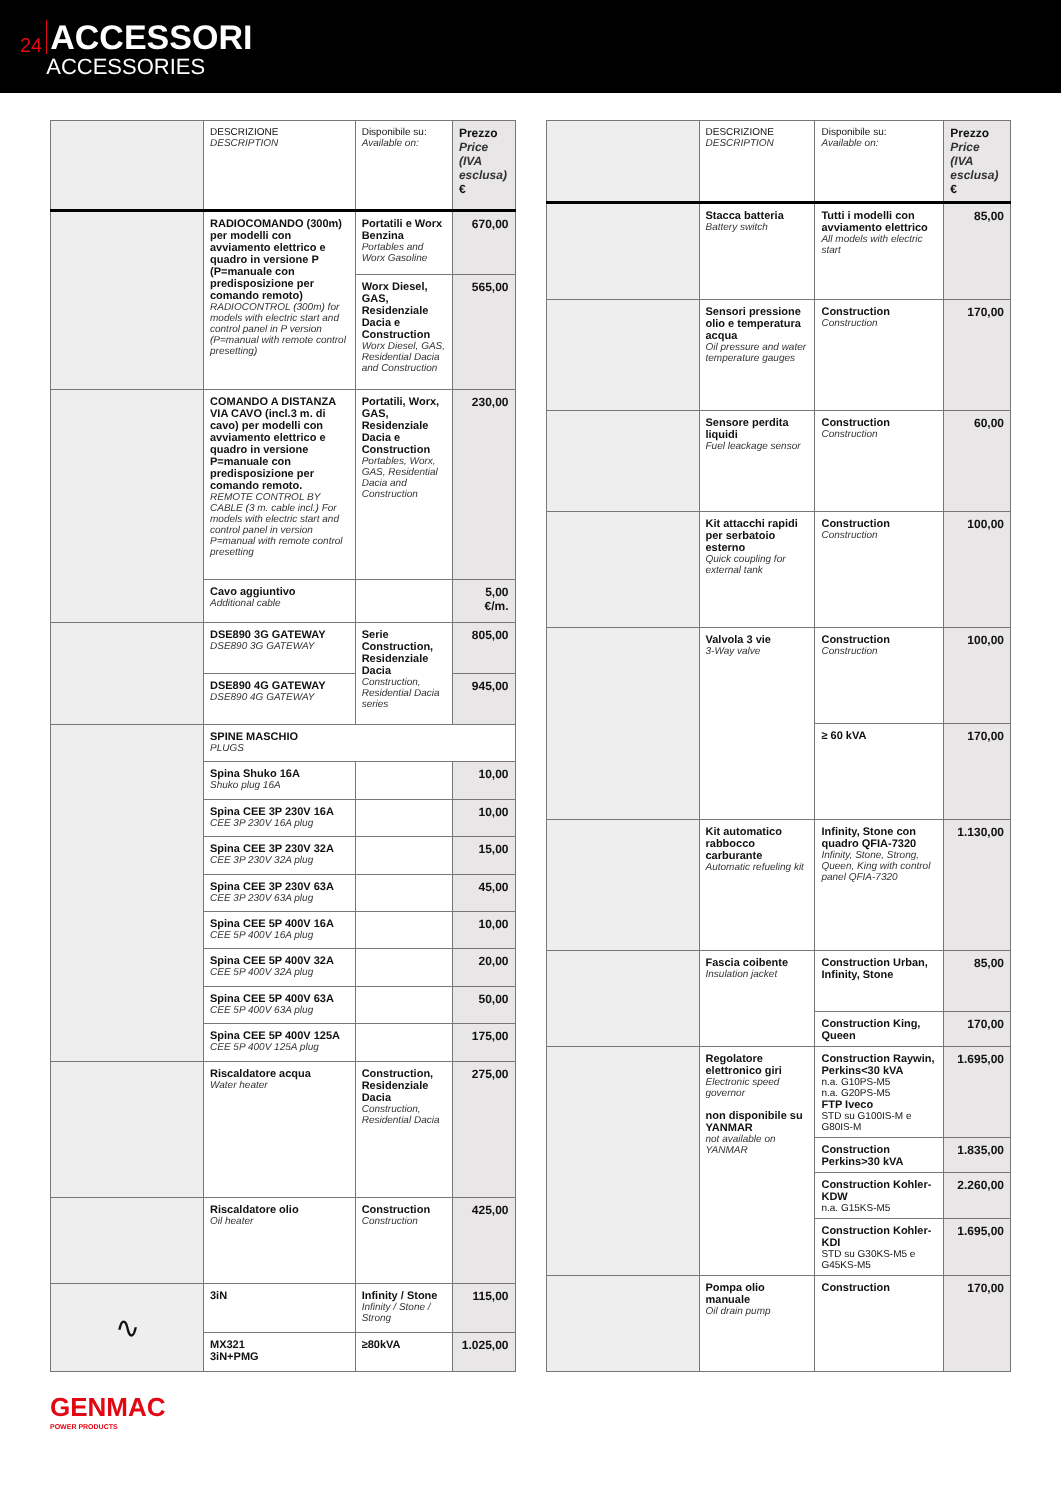24
ACCESSORI
ACCESSORIES
| | DESCRIZIONE DESCRIPTION | Disponibile su: Available on: | Prezzo Price (IVA esclusa) € |
| --- | --- | --- | --- |
| | RADIOCOMANDO (300m) per modelli con avviamento elettrico e quadro in versione P (P=manuale con predisposizione per comando remoto) RADIOCONTROL (300m) for models with electric start and control panel in P version (P=manual with remote control presetting) | Portatili e Worx Benzina Portables and Worx Gasoline | 670,00 |
| | | Worx Diesel, GAS, Residenziale Dacia e Construction Worx Diesel, GAS, Residential Dacia and Construction | 565,00 |
| | COMANDO A DISTANZA VIA CAVO (incl.3 m. di cavo) per modelli con avviamento elettrico e quadro in versione P=manuale con predisposizione per comando remoto. REMOTE CONTROL BY CABLE (3 m. cable incl.) For models with electric start and control panel in version P=manual with remote control presetting | Portatili, Worx, GAS, Residenziale Dacia e Construction Portables, Worx, GAS, Residential Dacia and Construction | 230,00 |
| | Cavo aggiuntivo Additional cable | | 5,00 €/m. |
| | DSE890 3G GATEWAY DSE890 3G GATEWAY | Serie Construction, Residenziale Dacia Construction, Residential Dacia series | 805,00 |
| | DSE890 4G GATEWAY DSE890 4G GATEWAY | | 945,00 |
| | SPINE MASCHIO PLUGS | | |
| | Spina Shuko 16A Shuko plug 16A | | 10,00 |
| | Spina CEE 3P 230V 16A CEE 3P 230V 16A plug | | 10,00 |
| | Spina CEE 3P 230V 32A CEE 3P 230V 32A plug | | 15,00 |
| | Spina CEE 3P 230V 63A CEE 3P 230V 63A plug | | 45,00 |
| | Spina CEE 5P 400V 16A CEE 5P 400V 16A plug | | 10,00 |
| | Spina CEE 5P 400V 32A CEE 5P 400V 32A plug | | 20,00 |
| | Spina CEE 5P 400V 63A CEE 5P 400V 63A plug | | 50,00 |
| | Spina CEE 5P 400V 125A CEE 5P 400V 125A plug | | 175,00 |
| | Riscaldatore acqua Water heater | Construction, Residenziale Dacia Construction, Residential Dacia | 275,00 |
| | Riscaldatore olio Oil heater | Construction Construction | 425,00 |
| ∿ | 3iN | Infinity / Stone Infinity / Stone / Strong | 115,00 |
| | MX321 3iN+PMG | ≥80kVA | 1.025,00 |
| | DESCRIZIONE DESCRIPTION | Disponibile su: Available on: | Prezzo Price (IVA esclusa) € |
| --- | --- | --- | --- |
| | Stacca batteria Battery switch | Tutti i modelli con avviamento elettrico All models with electric start | 85,00 |
| | Sensori pressione olio e temperatura acqua Oil pressure and water temperature gauges | Construction Construction | 170,00 |
| | Sensore perdita liquidi Fuel leackage sensor | Construction Construction | 60,00 |
| | Kit attacchi rapidi per serbatoio esterno Quick coupling for external tank | Construction Construction | 100,00 |
| | Valvola 3 vie 3-Way valve | Construction Construction | 100,00 |
| | | ≥ 60 kVA | 170,00 |
| | Kit automatico rabbocco carburante Automatic refueling kit | Infinity, Stone con quadro QFIA-7320 Infinity, Stone, Strong, Queen, King with control panel QFIA-7320 | 1.130,00 |
| | Fascia coibente Insulation jacket | Construction Urban, Infinity, Stone | 85,00 |
| | | Construction King, Queen | 170,00 |
| | Regolatore elettronico giri Electronic speed governor non disponibile su YANMAR not available on YANMAR | Construction Raywin, Perkins<30 kVA n.a. G10PS-M5 n.a. G20PS-M5 FTP Iveco STD su G100IS-M e G80IS-M | 1.695,00 |
| | | Construction Perkins>30 kVA | 1.835,00 |
| | | Construction Kohler-KDW n.a. G15KS-M5 | 2.260,00 |
| | | Construction Kohler-KDI STD su G30KS-M5 e G45KS-M5 | 1.695,00 |
| | Pompa olio manuale Oil drain pump | Construction | 170,00 |
GENMAC
POWER PRODUCTS